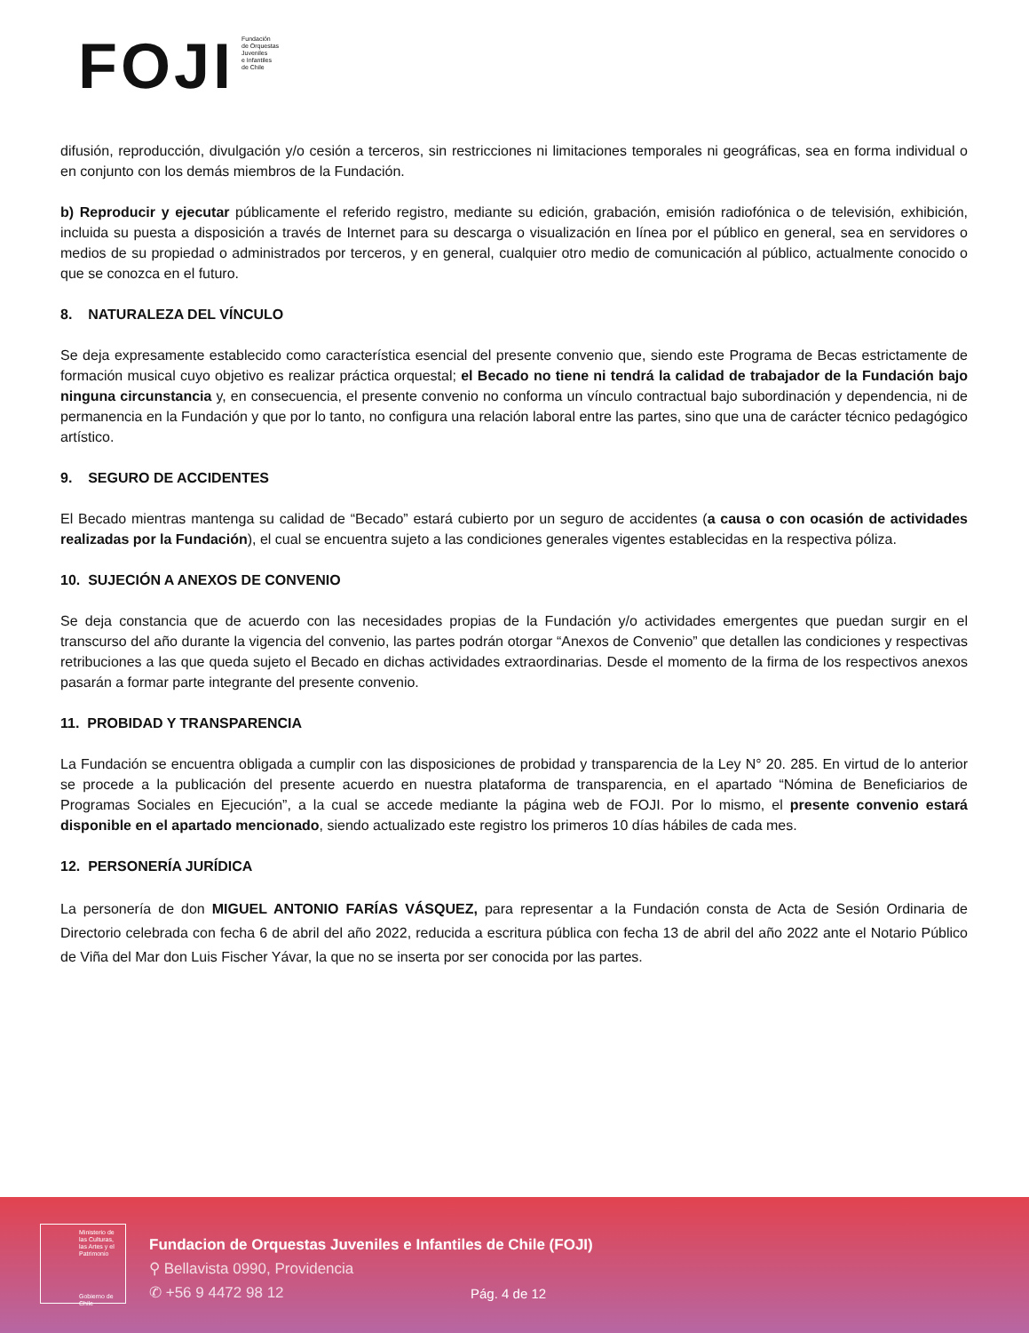FOJI
Fundación
de Orquestas
Juveniles
e Infantiles
de Chile
difusión, reproducción, divulgación y/o cesión a terceros, sin restricciones ni limitaciones temporales ni geográficas, sea en forma individual o en conjunto con los demás miembros de la Fundación.
b) Reproducir y ejecutar públicamente el referido registro, mediante su edición, grabación, emisión radiofónica o de televisión, exhibición, incluida su puesta a disposición a través de Internet para su descarga o visualización en línea por el público en general, sea en servidores o medios de su propiedad o administrados por terceros, y en general, cualquier otro medio de comunicación al público, actualmente conocido o que se conozca en el futuro.
8. NATURALEZA DEL VÍNCULO
Se deja expresamente establecido como característica esencial del presente convenio que, siendo este Programa de Becas estrictamente de formación musical cuyo objetivo es realizar práctica orquestal; el Becado no tiene ni tendrá la calidad de trabajador de la Fundación bajo ninguna circunstancia y, en consecuencia, el presente convenio no conforma un vínculo contractual bajo subordinación y dependencia, ni de permanencia en la Fundación y que por lo tanto, no configura una relación laboral entre las partes, sino que una de carácter técnico pedagógico artístico.
9. SEGURO DE ACCIDENTES
El Becado mientras mantenga su calidad de “Becado” estará cubierto por un seguro de accidentes (a causa o con ocasión de actividades realizadas por la Fundación), el cual se encuentra sujeto a las condiciones generales vigentes establecidas en la respectiva póliza.
10. SUJECIÓN A ANEXOS DE CONVENIO
Se deja constancia que de acuerdo con las necesidades propias de la Fundación y/o actividades emergentes que puedan surgir en el transcurso del año durante la vigencia del convenio, las partes podrán otorgar “Anexos de Convenio” que detallen las condiciones y respectivas retribuciones a las que queda sujeto el Becado en dichas actividades extraordinarias. Desde el momento de la firma de los respectivos anexos pasarán a formar parte integrante del presente convenio.
11. PROBIDAD Y TRANSPARENCIA
La Fundación se encuentra obligada a cumplir con las disposiciones de probidad y transparencia de la Ley N° 20. 285. En virtud de lo anterior se procede a la publicación del presente acuerdo en nuestra plataforma de transparencia, en el apartado “Nómina de Beneficiarios de Programas Sociales en Ejecución”, a la cual se accede mediante la página web de FOJI. Por lo mismo, el presente convenio estará disponible en el apartado mencionado, siendo actualizado este registro los primeros 10 días hábiles de cada mes.
12. PERSONERÍA JURÍDICA
La personería de don MIGUEL ANTONIO FARÍAS VÁSQUEZ, para representar a la Fundación consta de Acta de Sesión Ordinaria de Directorio celebrada con fecha 6 de abril del año 2022, reducida a escritura pública con fecha 13 de abril del año 2022 ante el Notario Público de Viña del Mar don Luis Fischer Yávar, la que no se inserta por ser conocida por las partes.
Ministerio de
las Culturas,
las Artes y el
Patrimonio
Gobierno de Chile
Fundacion de Orquestas Juveniles e Infantiles de Chile (FOJI)
⚲ Bellavista 0990, Providencia
✆ +56 9 4472 98 12
Pág. 4 de 12